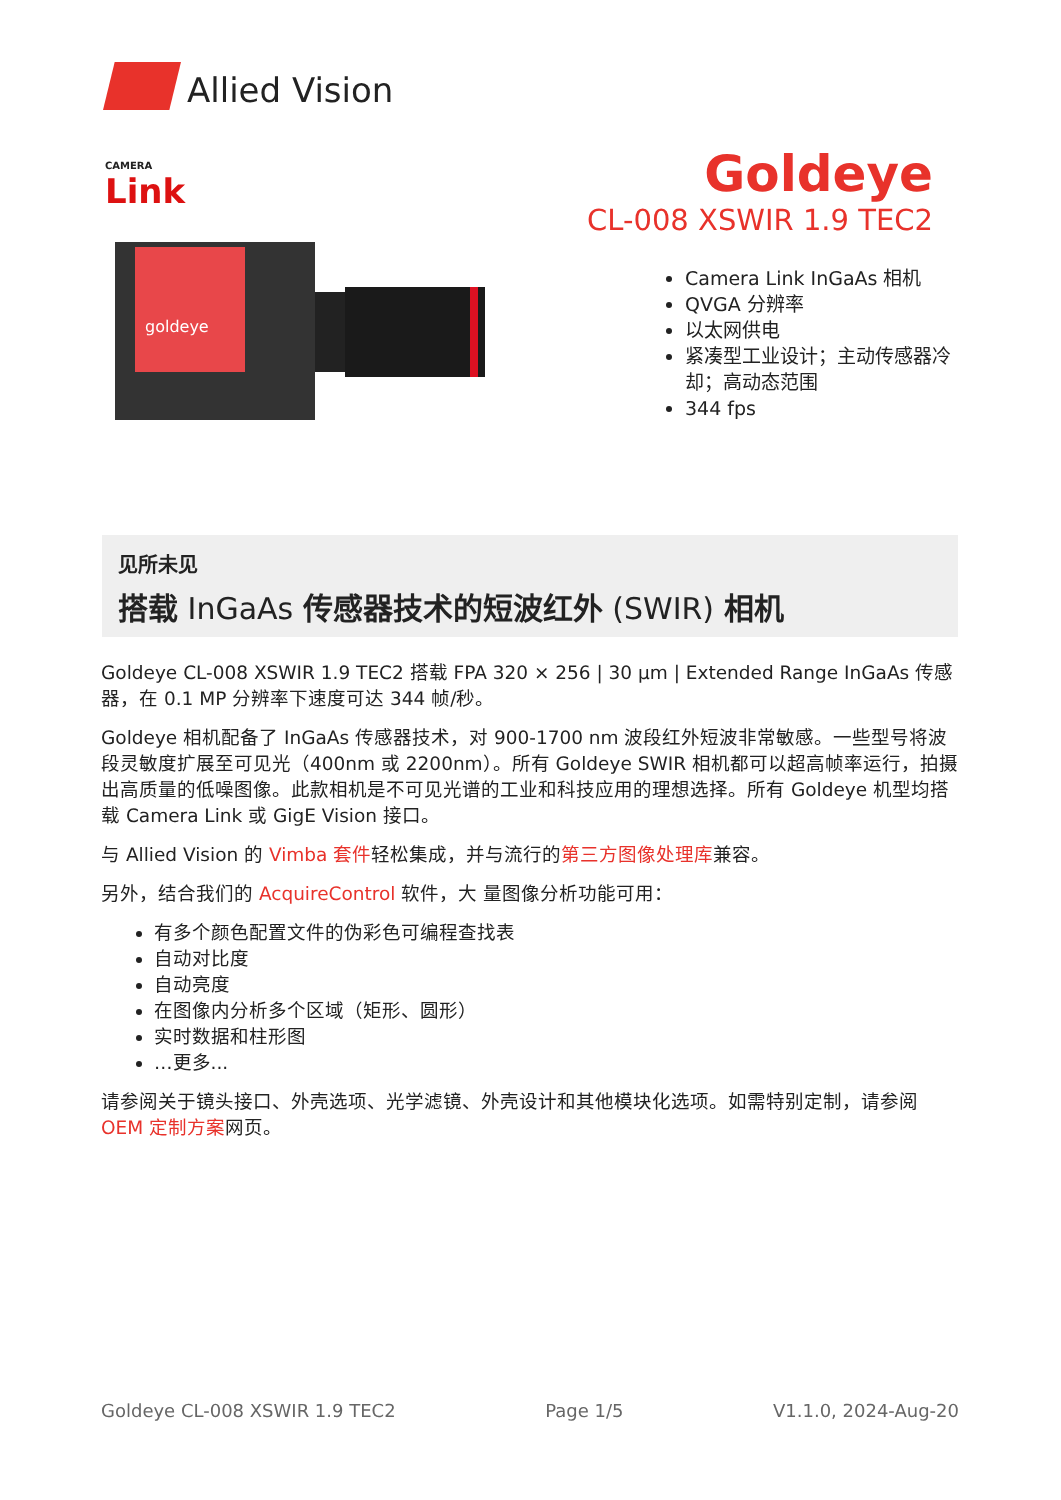Allied Vision
CAMERA
Link
Goldeye
CL-008 XSWIR 1.9 TEC2
goldeye
Camera Link InGaAs 相机
QVGA 分辨率
以太网供电
紧凑型工业设计；主动传感器冷却；高动态范围
344 fps
见所未见
搭载 InGaAs 传感器技术的短波红外 (SWIR) 相机
Goldeye CL-008 XSWIR 1.9 TEC2 搭载 FPA 320 × 256 | 30 µm | Extended Range InGaAs 传感器，在 0.1 MP 分辨率下速度可达 344 帧/秒。
Goldeye 相机配备了 InGaAs 传感器技术，对 900-1700 nm 波段红外短波非常敏感。一些型号将波段灵敏度扩展至可见光（400nm 或 2200nm）。所有 Goldeye SWIR 相机都可以超高帧率运行，拍摄出高质量的低噪图像。此款相机是不可见光谱的工业和科技应用的理想选择。所有 Goldeye 机型均搭载 Camera Link 或 GigE Vision 接口。
与 Allied Vision 的 Vimba 套件轻松集成，并与流行的第三方图像处理库兼容。
另外，结合我们的 AcquireControl 软件，大 量图像分析功能可用：
有多个颜色配置文件的伪彩色可编程查找表
自动对比度
自动亮度
在图像内分析多个区域（矩形、圆形）
实时数据和柱形图
…更多...
请参阅关于镜头接口、外壳选项、光学滤镜、外壳设计和其他模块化选项。如需特别定制，请参阅 OEM 定制方案网页。
Goldeye CL-008 XSWIR 1.9 TEC2 Page 1/5 V1.1.0, 2024-Aug-20